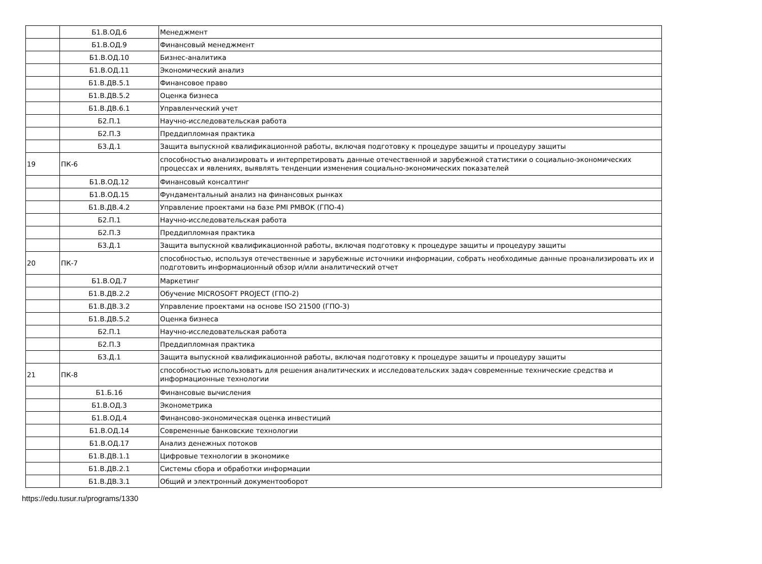| | Б1.В.ОД.6 | Менеджмент |
| | Б1.В.ОД.9 | Финансовый менеджмент |
| | Б1.В.ОД.10 | Бизнес-аналитика |
| | Б1.В.ОД.11 | Экономический анализ |
| | Б1.В.ДВ.5.1 | Финансовое право |
| | Б1.В.ДВ.5.2 | Оценка бизнеса |
| | Б1.В.ДВ.6.1 | Управленческий учет |
| | Б2.П.1 | Научно-исследовательская работа |
| | Б2.П.3 | Преддипломная практика |
| | Б3.Д.1 | Защита выпускной квалификационной работы, включая подготовку к процедуре защиты и процедуру защиты |
| 19 | ПК-6 | способностью анализировать и интерпретировать данные отечественной и зарубежной статистики о социально-экономических процессах и явлениях, выявлять тенденции изменения социально-экономических показателей |
| | Б1.В.ОД.12 | Финансовый консалтинг |
| | Б1.В.ОД.15 | Фундаментальный анализ на финансовых рынках |
| | Б1.В.ДВ.4.2 | Управление проектами на базе PMI PMBOK (ГПО-4) |
| | Б2.П.1 | Научно-исследовательская работа |
| | Б2.П.3 | Преддипломная практика |
| | Б3.Д.1 | Защита выпускной квалификационной работы, включая подготовку к процедуре защиты и процедуру защиты |
| 20 | ПК-7 | способностью, используя отечественные и зарубежные источники информации, собрать необходимые данные проанализировать их и подготовить информационный обзор и/или аналитический отчет |
| | Б1.В.ОД.7 | Маркетинг |
| | Б1.В.ДВ.2.2 | Обучение MICROSOFT PROJECT (ГПО-2) |
| | Б1.В.ДВ.3.2 | Управление проектами на основе ISO 21500 (ГПО-3) |
| | Б1.В.ДВ.5.2 | Оценка бизнеса |
| | Б2.П.1 | Научно-исследовательская работа |
| | Б2.П.3 | Преддипломная практика |
| | Б3.Д.1 | Защита выпускной квалификационной работы, включая подготовку к процедуре защиты и процедуру защиты |
| 21 | ПК-8 | способностью использовать для решения аналитических и исследовательских задач современные технические средства и информационные технологии |
| | Б1.Б.16 | Финансовые вычисления |
| | Б1.В.ОД.3 | Эконометрика |
| | Б1.В.ОД.4 | Финансово-экономическая оценка инвестиций |
| | Б1.В.ОД.14 | Современные банковские технологии |
| | Б1.В.ОД.17 | Анализ денежных потоков |
| | Б1.В.ДВ.1.1 | Цифровые технологии в экономике |
| | Б1.В.ДВ.2.1 | Системы сбора и обработки информации |
| | Б1.В.ДВ.3.1 | Общий и электронный документооборот |
https://edu.tusur.ru/programs/1330